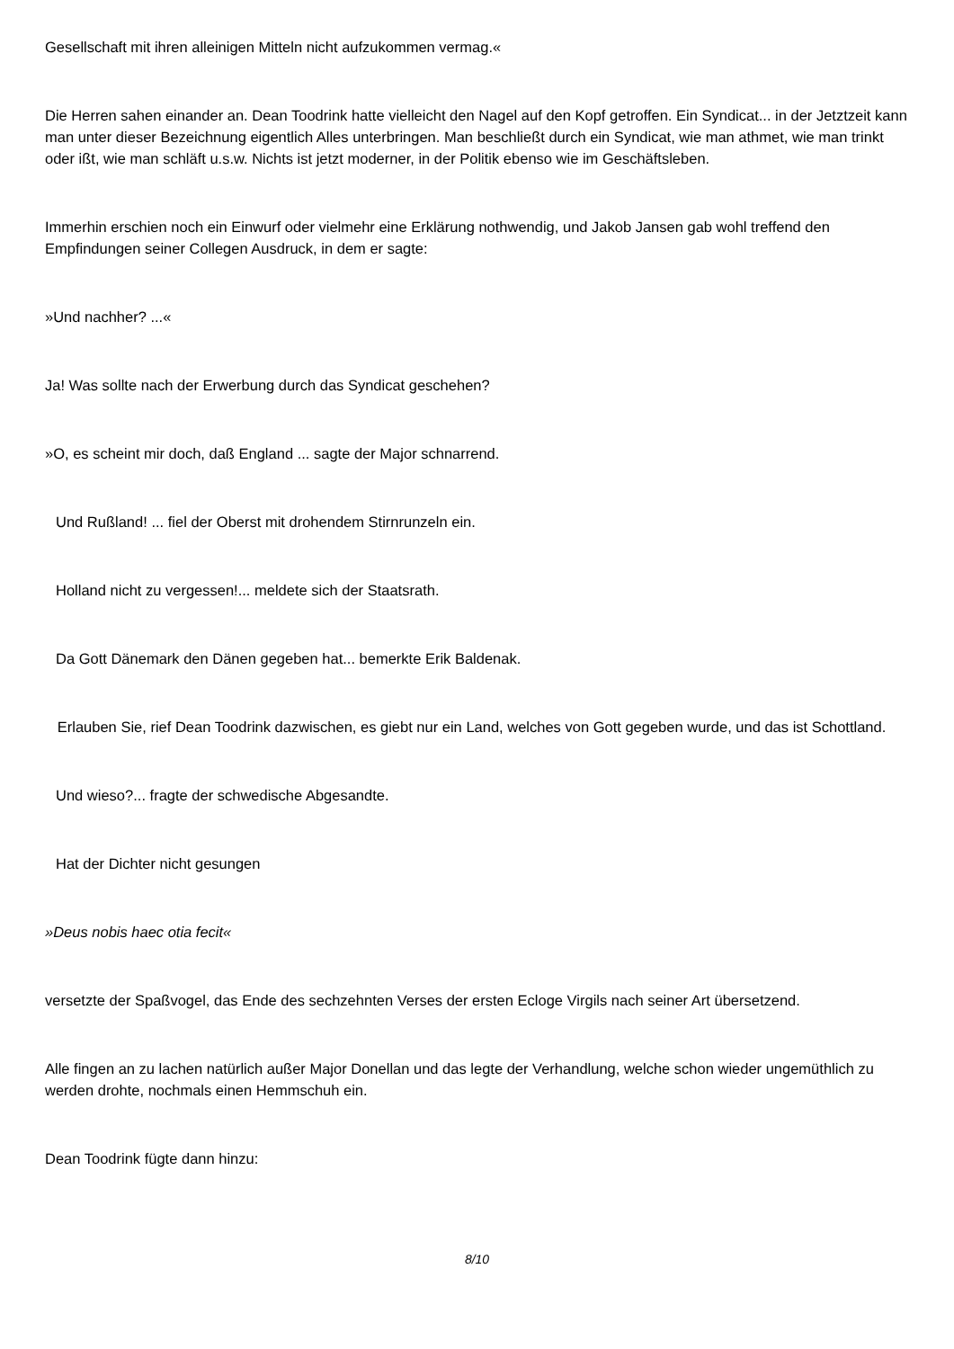Gesellschaft mit ihren alleinigen Mitteln nicht aufzukommen vermag.«
Die Herren sahen einander an. Dean Toodrink hatte vielleicht den Nagel auf den Kopf getroffen. Ein Syndicat... in der Jetztzeit kann man unter dieser Bezeichnung eigentlich Alles unterbringen. Man beschließt durch ein Syndicat, wie man athmet, wie man trinkt oder ißt, wie man schläft u.s.w. Nichts ist jetzt moderner, in der Politik ebenso wie im Geschäftsleben.
Immerhin erschien noch ein Einwurf oder vielmehr eine Erklärung nothwendig, und Jakob Jansen gab wohl treffend den Empfindungen seiner Collegen Ausdruck, in dem er sagte:
»Und nachher? ...«
Ja! Was sollte nach der Erwerbung durch das Syndicat geschehen?
»O, es scheint mir doch, daß England ... sagte der Major schnarrend.
Und Rußland! ... fiel der Oberst mit drohendem Stirnrunzeln ein.
Holland nicht zu vergessen!... meldete sich der Staatsrath.
Da Gott Dänemark den Dänen gegeben hat... bemerkte Erik Baldenak.
Erlauben Sie, rief Dean Toodrink dazwischen, es giebt nur ein Land, welches von Gott gegeben wurde, und das ist Schottland.
Und wieso?... fragte der schwedische Abgesandte.
Hat der Dichter nicht gesungen
»Deus nobis haec otia fecit«
versetzte der Spaßvogel, das Ende des sechzehnten Verses der ersten Ecloge Virgils nach seiner Art übersetzend.
Alle fingen an zu lachen natürlich außer Major Donellan und das legte der Verhandlung, welche schon wieder ungemüthlich zu werden drohte, nochmals einen Hemmschuh ein.
Dean Toodrink fügte dann hinzu:
8/10